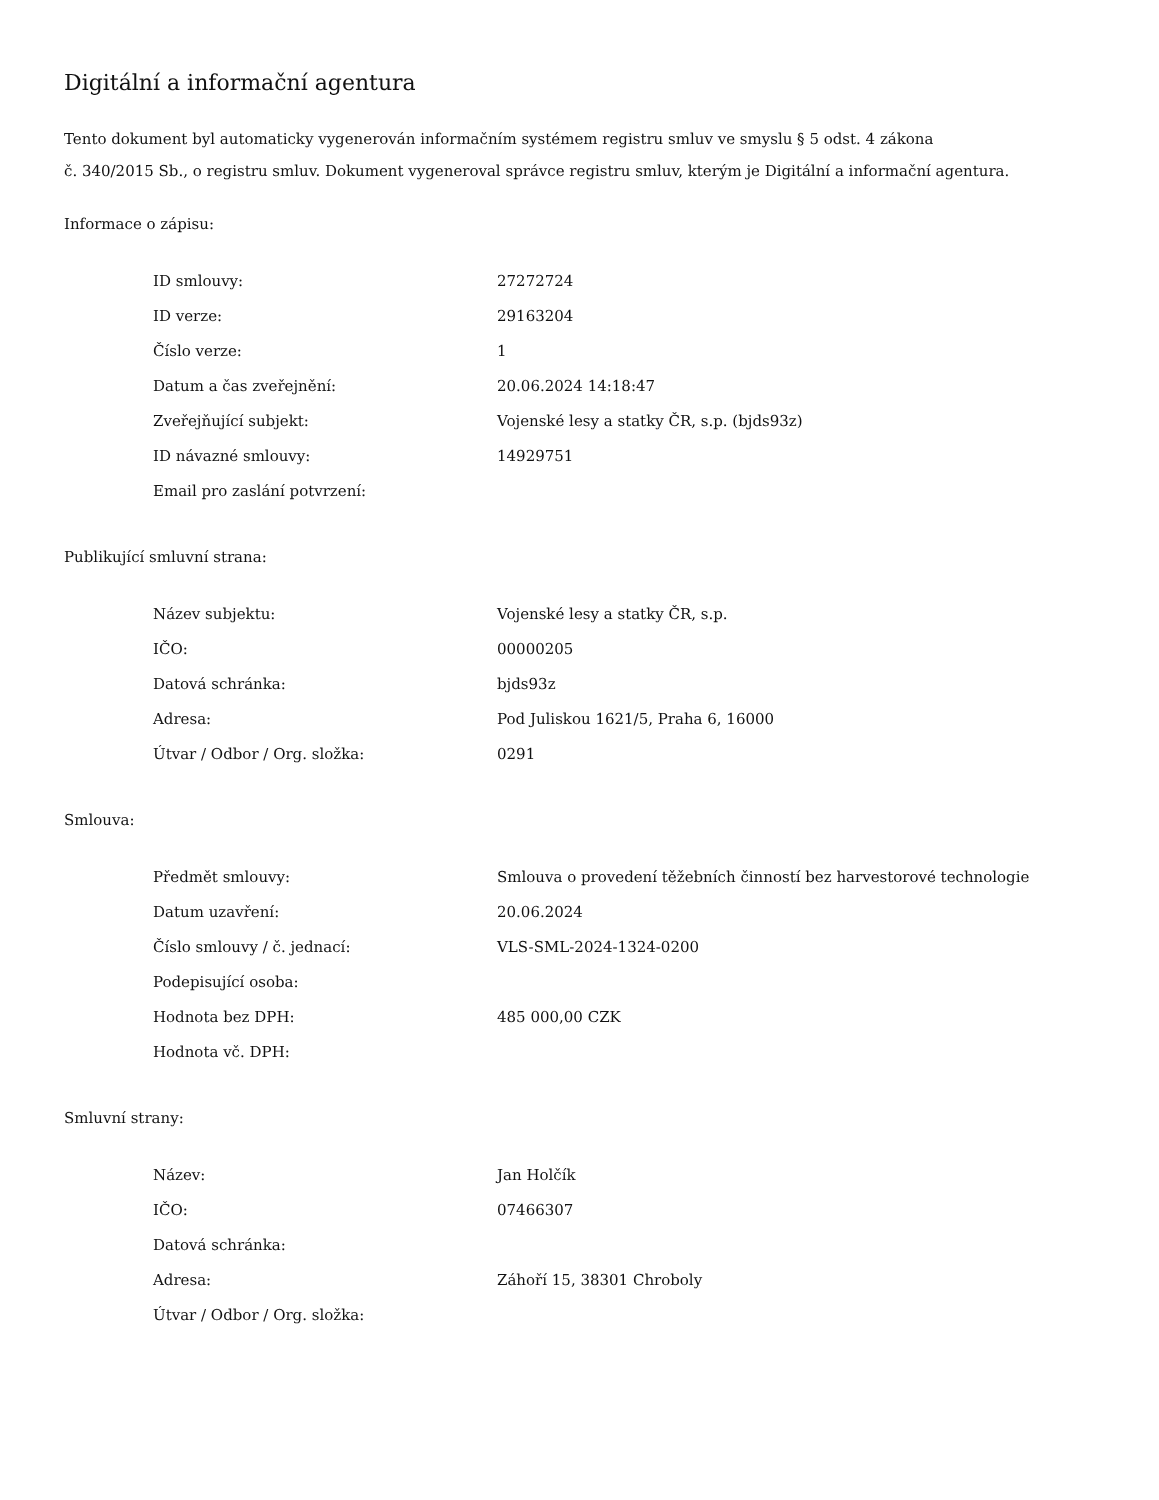Digitální a informační agentura
Tento dokument byl automaticky vygenerován informačním systémem registru smluv ve smyslu § 5 odst. 4 zákona
č. 340/2015 Sb., o registru smluv. Dokument vygeneroval správce registru smluv, kterým je Digitální a informační agentura.
Informace o zápisu:
| ID smlouvy: | 27272724 |
| ID verze: | 29163204 |
| Číslo verze: | 1 |
| Datum a čas zveřejnění: | 20.06.2024 14:18:47 |
| Zveřejňující subjekt: | Vojenské lesy a statky ČR, s.p. (bjds93z) |
| ID návazné smlouvy: | 14929751 |
| Email pro zaslání potvrzení: | |
Publikující smluvní strana:
| Název subjektu: | Vojenské lesy a statky ČR, s.p. |
| IČO: | 00000205 |
| Datová schránka: | bjds93z |
| Adresa: | Pod Juliskou 1621/5, Praha 6, 16000 |
| Útvar / Odbor / Org. složka: | 0291 |
Smlouva:
| Předmět smlouvy: | Smlouva o provedení těžebních činností bez harvestorové technologie |
| Datum uzavření: | 20.06.2024 |
| Číslo smlouvy / č. jednací: | VLS-SML-2024-1324-0200 |
| Podepisující osoba: | |
| Hodnota bez DPH: | 485 000,00 CZK |
| Hodnota vč. DPH: | |
Smluvní strany:
| Název: | Jan Holčík |
| IČO: | 07466307 |
| Datová schránka: | |
| Adresa: | Záhoří 15, 38301 Chroboly |
| Útvar / Odbor / Org. složka: | |